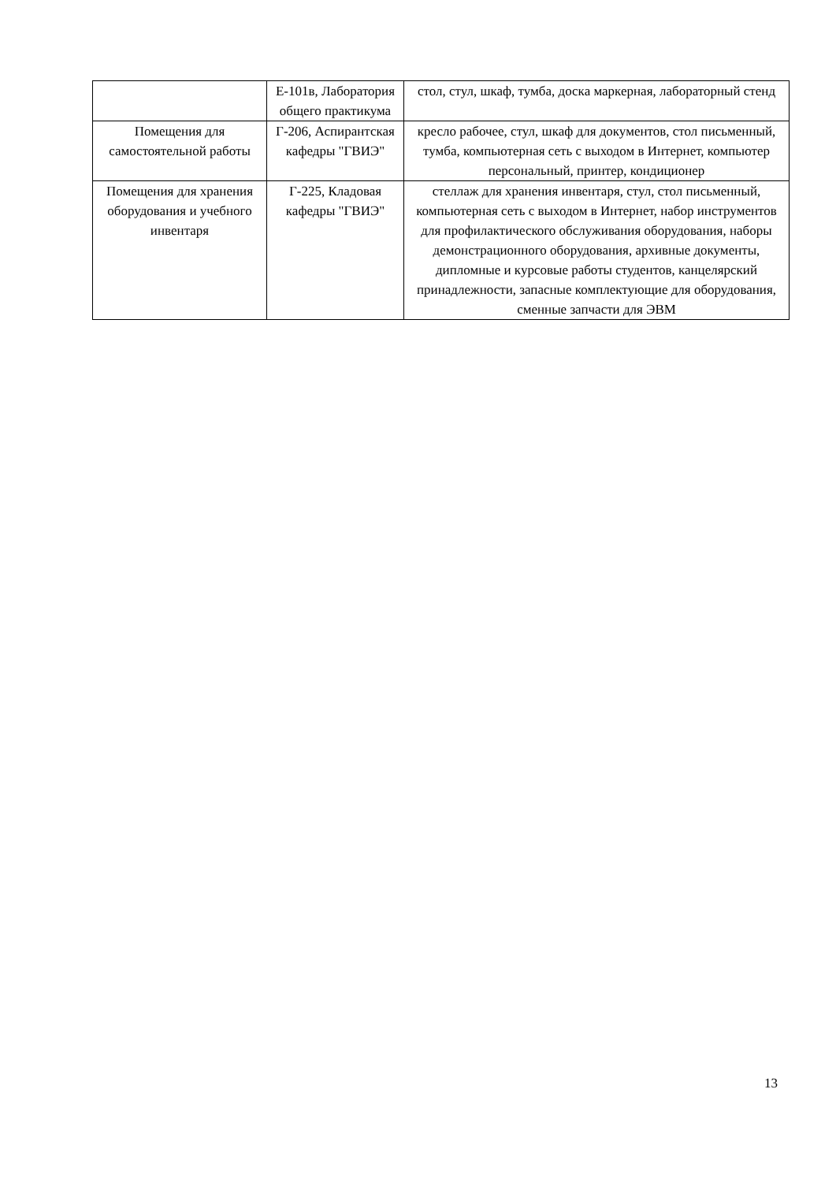| | Е-101в, Лаборатория общего практикума | стол, стул, шкаф, тумба, доска маркерная, лабораторный стенд |
| Помещения для самостоятельной работы | Г-206, Аспирантская кафедры "ГВИЭ" | кресло рабочее, стул, шкаф для документов, стол письменный, тумба, компьютерная сеть с выходом в Интернет, компьютер персональный, принтер, кондиционер |
| Помещения для хранения оборудования и учебного инвентаря | Г-225, Кладовая кафедры "ГВИЭ" | стеллаж для хранения инвентаря, стул, стол письменный, компьютерная сеть с выходом в Интернет, набор инструментов для профилактического обслуживания оборудования, наборы демонстрационного оборудования, архивные документы, дипломные и курсовые работы студентов, канцелярский принадлежности, запасные комплектующие для оборудования, сменные запчасти для ЭВМ |
13